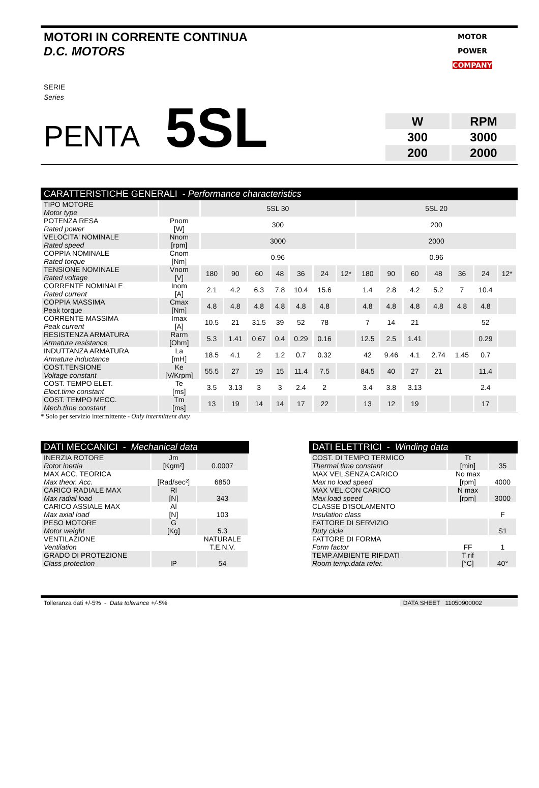MOTORI IN CORRENTE CONTINUA
D.C. MOTORS
MOTOR
POWER
COMPANY
SERIE
Series
PENTA 5SL
| W | RPM |
| 300 | 3000 |
| 200 | 2000 |
CARATTERISTICHE GENERALI - Performance characteristics
| TIPO MOTORE Motor type | | 5SL 30 | | | | | | | 5SL 20 | | | | | | |
| POTENZA RESA Rated power | Pnom [W] | 300 | | | | | | | 200 | | | | | | |
| VELOCITA' NOMINALE Rated speed | Nnom [rpm] | 3000 | | | | | | | 2000 | | | | | | |
| COPPIA NOMINALE Rated torque | Cnom [Nm] | 0.96 | | | | | | | 0.96 | | | | | | |
| TENSIONE NOMINALE Rated voltage | Vnom [V] | 180 | 90 | 60 | 48 | 36 | 24 | 12* | 180 | 90 | 60 | 48 | 36 | 24 | 12* |
| CORRENTE NOMINALE Rated current | Inom [A] | 2.1 | 4.2 | 6.3 | 7.8 | 10.4 | 15.6 | | 1.4 | 2.8 | 4.2 | 5.2 | 7 | 10.4 | |
| COPPIA MASSIMA Peak torque | Cmax [Nm] | 4.8 | 4.8 | 4.8 | 4.8 | 4.8 | 4.8 | | 4.8 | 4.8 | 4.8 | 4.8 | 4.8 | 4.8 | |
| CORRENTE MASSIMA Peak current | Imax [A] | 10.5 | 21 | 31.5 | 39 | 52 | 78 | | 7 | 14 | 21 | | | 52 | |
| RESISTENZA ARMATURA Armature resistance | Rarm [Ohm] | 5.3 | 1.41 | 0.67 | 0.4 | 0.29 | 0.16 | | 12.5 | 2.5 | 1.41 | | | 0.29 | |
| INDUTTANZA ARMATURA Armature inductance | La [mH] | 18.5 | 4.1 | 2 | 1.2 | 0.7 | 0.32 | | 42 | 9.46 | 4.1 | 2.74 | 1.45 | 0.7 | |
| COST.TENSIONE Voltage constant | Ke [V/Krpm] | 55.5 | 27 | 19 | 15 | 11.4 | 7.5 | | 84.5 | 40 | 27 | 21 | | 11.4 | |
| COST. TEMPO ELET. Elect.time constant | Te [ms] | 3.5 | 3.13 | 3 | 3 | 2.4 | 2 | | 3.4 | 3.8 | 3.13 | | | 2.4 | |
| COST. TEMPO MECC. Mech.time constant | Tm [ms] | 13 | 19 | 14 | 14 | 17 | 22 | | 13 | 12 | 19 | | | 17 | |
* Solo per servizio intermittente - Only intermittent duty
DATI MECCANICI - Mechanical data
| INERZIA ROTORE Rotor inertia | Jm [Kgm²] | 0.0007 |
| MAX ACC. TEORICA Max theor. Acc. | [Rad/sec²] | 6850 |
| CARICO RADIALE MAX Max radial load | Rl [N] | 343 |
| CARICO ASSIALE MAX Max axial load | Al [N] | 103 |
| PESO MOTORE Motor weight | G [Kg] | 5.3 |
| VENTILAZIONE Ventilation | | NATURALE T.E.N.V. |
| GRADO DI PROTEZIONE Class protection | IP | 54 |
DATI ELETTRICI - Winding data
| COST. DI TEMPO TERMICO Thermal time constant | Tt [min] | 35 |
| MAX VEL.SENZA CARICO Max no load speed | No max [rpm] | 4000 |
| MAX VEL.CON CARICO Max load speed | N max [rpm] | 3000 |
| CLASSE D'ISOLAMENTO Insulation class | | F |
| FATTORE DI SERVIZIO Duty cicle | | S1 |
| FATTORE DI FORMA Form factor | FF | 1 |
| TEMP.AMBIENTE RIF.DATI Room temp.data refer. | T rif [°C] | 40° |
Tolleranza dati +/-5% - Data tolerance +/-5% DATA SHEET 11050900002